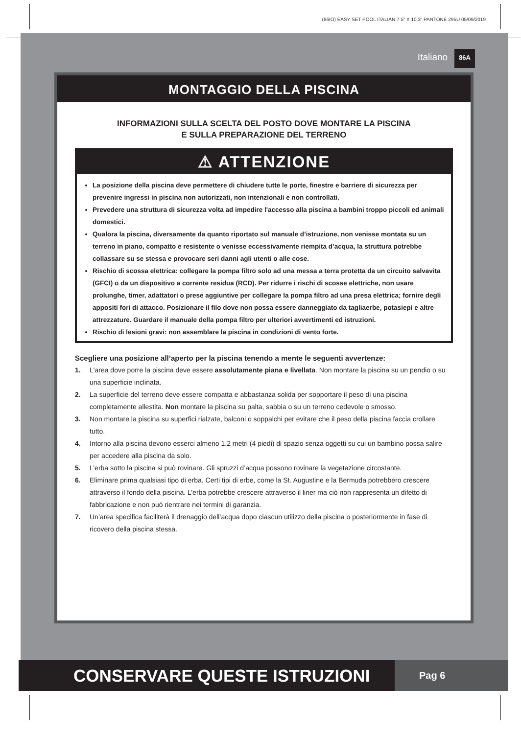(86IO) EASY SET POOL ITALIAN 7.5” X 10.3” PANTONE 295U 05/09/2019
Italiano 86A
MONTAGGIO DELLA PISCINA
INFORMAZIONI SULLA SCELTA DEL POSTO DOVE MONTARE LA PISCINA
E SULLA PREPARAZIONE DEL TERRENO
⚠ ATTENZIONE
La posizione della piscina deve permettere di chiudere tutte le porte, finestre e barriere di sicurezza per prevenire ingressi in piscina non autorizzati, non intenzionali e non controllati.
Prevedere una struttura di sicurezza volta ad impedire l'accesso alla piscina a bambini troppo piccoli ed animali domestici.
Qualora la piscina, diversamente da quanto riportato sul manuale d’istruzione, non venisse montata su un terreno in piano, compatto e resistente o venisse eccessivamente riempita d’acqua, la struttura potrebbe collassare su se stessa e provocare seri danni agli utenti o alle cose.
Rischio di scossa elettrica: collegare la pompa filtro solo ad una messa a terra protetta da un circuito salvavita (GFCI) o da un dispositivo a corrente residua (RCD). Per ridurre i rischi di scosse elettriche, non usare prolunghe, timer, adattatori o prese aggiuntive per collegare la pompa filtro ad una presa elettrica; fornire degli appositi fori di attacco. Posizionare il filo dove non possa essere danneggiato da tagliaerbe, potasiepi e altre attrezzature. Guardare il manuale della pompa filtro per ulteriori avvertimenti ed istruzioni.
Rischio di lesioni gravi: non assemblare la piscina in condizioni di vento forte.
Scegliere una posizione all’aperto per la piscina tenendo a mente le seguenti avvertenze:
1. L'area dove porre la piscina deve essere assolutamente piana e livellata. Non montare la piscina su un pendio o su una superficie inclinata.
2. La superficie del terreno deve essere compatta e abbastanza solida per sopportare il peso di una piscina completamente allestita. Non montare la piscina su palta, sabbia o su un terreno cedevole o smosso.
3. Non montare la piscina su superfici rialzate, balconi o soppalchi per evitare che il peso della piscina faccia crollare tutto.
4. Intorno alla piscina devono esserci almeno 1.2 metri (4 piedi) di spazio senza oggetti su cui un bambino possa salire per accedere alla piscina da solo.
5. L’erba sotto la piscina si può rovinare. Gli spruzzi d’acqua possono rovinare la vegetazione circostante.
6. Eliminare prima qualsiasi tipo di erba. Certi tipi di erbe, come la St. Augustine e la Bermuda potrebbero crescere attraverso il fondo della piscina. L’erba potrebbe crescere attraverso il liner ma ciò non rappresenta un difetto di fabbricazione e non può rientrare nei termini di garanzia.
7. Un’area specifica faciliterà il drenaggio dell’acqua dopo ciascun utilizzo della piscina o posteriormente in fase di ricovero della piscina stessa.
CONSERVARE QUESTE ISTRUZIONI
Pag 6